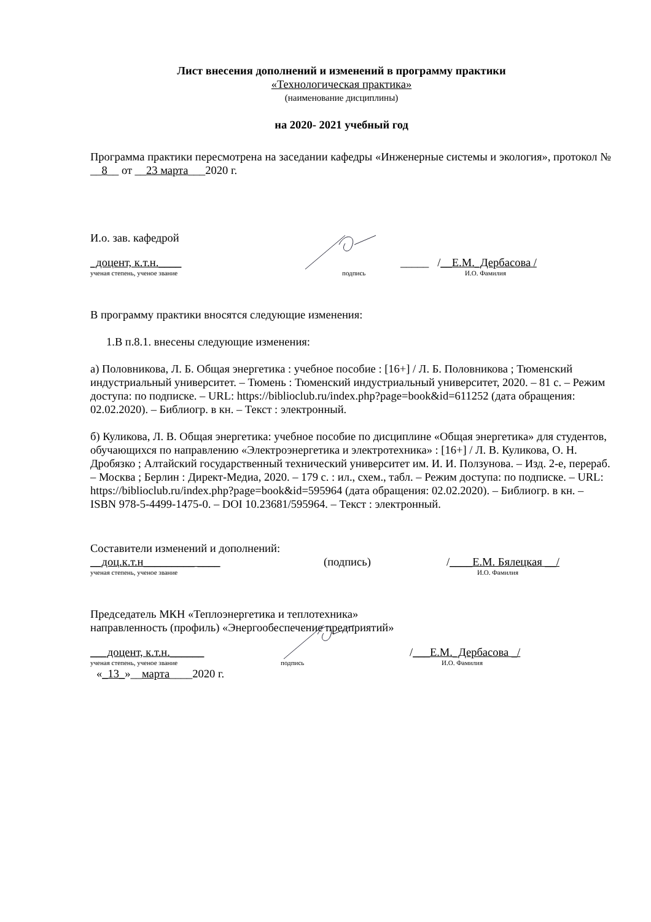Лист внесения дополнений и изменений в программу практики
«Технологическая практика»
(наименование дисциплины)
на 2020- 2021 учебный год
Программа практики пересмотрена на заседании кафедры «Инженерные системы и экология», протокол № __8__ от __23 марта___2020 г.
И.о. зав. кафедрой
_доцент, к.т.н.____
_____ /__Е.М._Дербасова /
ученая степень, ученое звание
подпись
И.О. Фамилия
В программу практики вносятся следующие изменения:
1.В п.8.1. внесены следующие изменения:
а) Половникова, Л. Б. Общая энергетика : учебное пособие : [16+] / Л. Б. Половникова ; Тюменский индустриальный университет. – Тюмень : Тюменский индустриальный университет, 2020. – 81 с. – Режим доступа: по подписке. – URL: https://biblioclub.ru/index.php?page=book&id=611252 (дата обращения: 02.02.2020). – Библиогр. в кн. – Текст : электронный.
б) Куликова, Л. В. Общая энергетика: учебное пособие по дисциплине «Общая энергетика» для студентов, обучающихся по направлению «Электроэнергетика и электротехника» : [16+] / Л. В. Куликова, О. Н. Дробязко ; Алтайский государственный технический университет им. И. И. Ползунова. – Изд. 2-е, перераб. – Москва ; Берлин : Директ-Медиа, 2020. – 179 с. : ил., схем., табл. – Режим доступа: по подписке. – URL: https://biblioclub.ru/index.php?page=book&id=595964 (дата обращения: 02.02.2020). – Библиогр. в кн. – ISBN 978-5-4499-1475-0. – DOI 10.23681/595964. – Текст : электронный.
Составители изменений и дополнений:
__доц.к.т.н_________ ____
(подпись)
/____Е.М. Бялецкая __/
ученая степень, ученое звание
И.О. Фамилия
Председатель МКН «Теплоэнергетика и теплотехника»
направленность (профиль) «Энергообеспечение предприятий»
___доцент, к.т.н.______
/___Е.М._Дербасова _/
ученая степень, ученое звание
подпись
И.О. Фамилия
«_13_»__марта____2020 г.